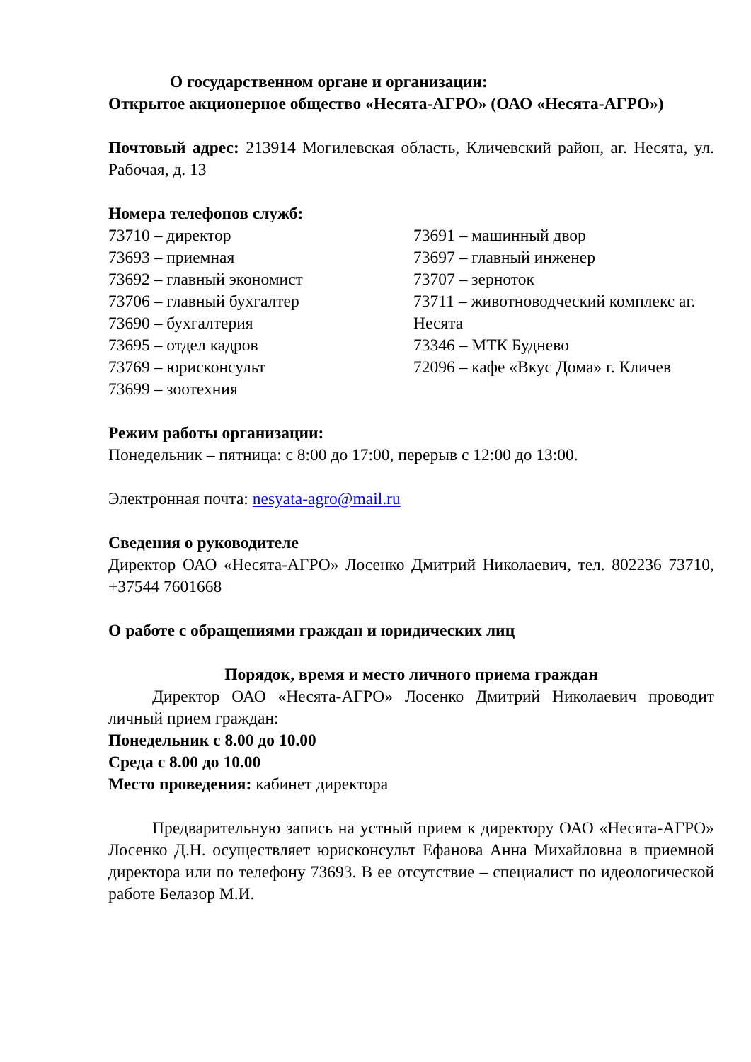О государственном органе и организации:
Открытое акционерное общество «Несята-АГРО» (ОАО «Несята-АГРО»)
Почтовый адрес: 213914 Могилевская область, Кличевский район, аг. Несята, ул. Рабочая, д. 13
Номера телефонов служб:
73710 – директор
73693 – приемная
73692 – главный экономист
73706 – главный бухгалтер
73690 – бухгалтерия
73695 – отдел кадров
73769 – юрисконсульт
73699 – зоотехния
73691 – машинный двор
73697 – главный инженер
73707 – зерноток
73711 – животноводческий комплекс аг. Несята
73346 – МТК Буднево
72096 – кафе «Вкус Дома» г. Кличев
Режим работы организации:
Понедельник – пятница: с 8:00 до 17:00, перерыв с 12:00 до 13:00.
Электронная почта: nesyata-agro@mail.ru
Сведения о руководителе
Директор ОАО «Несята-АГРО» Лосенко Дмитрий Николаевич, тел. 802236 73710, +37544 7601668
О работе с обращениями граждан и юридических лиц
Порядок, время и место личного приема граждан
Директор ОАО «Несята-АГРО» Лосенко Дмитрий Николаевич проводит личный прием граждан:
Понедельник с 8.00 до 10.00
Среда с 8.00 до 10.00
Место проведения: кабинет директора
Предварительную запись на устный прием к директору ОАО «Несята-АГРО» Лосенко Д.Н. осуществляет юрисконсульт Ефанова Анна Михайловна в приемной директора или по телефону 73693. В ее отсутствие – специалист по идеологической работе Белазор М.И.